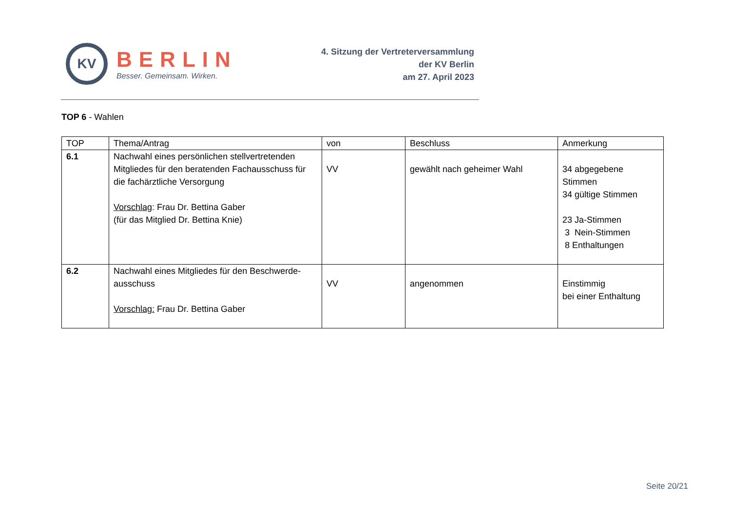KV
BERLIN
Besser. Gemeinsam. Wirken.
4. Sitzung der Vertreterversammlung
der KV Berlin
am 27. April 2023
TOP 6 - Wahlen
| TOP | Thema/Antrag | von | Beschluss | Anmerkung |
| --- | --- | --- | --- | --- |
| 6.1 | Nachwahl eines persönlichen stellvertretenden Mitgliedes für den beratenden Fachausschuss für die fachärztliche Versorgung Vorschlag : Frau Dr. Bettina Gaber (für das Mitglied Dr. Bettina Knie) | VV | gewählt nach geheimer Wahl | 34 abgegebene Stimmen 34 gültige Stimmen 23 Ja-Stimmen 3 Nein-Stimmen 8 Enthaltungen |
| 6.2 | Nachwahl eines Mitgliedes für den Beschwerde-ausschuss Vorschlag: Frau Dr. Bettina Gaber | VV | angenommen | Einstimmig bei einer Enthaltung |
Seite 20/21